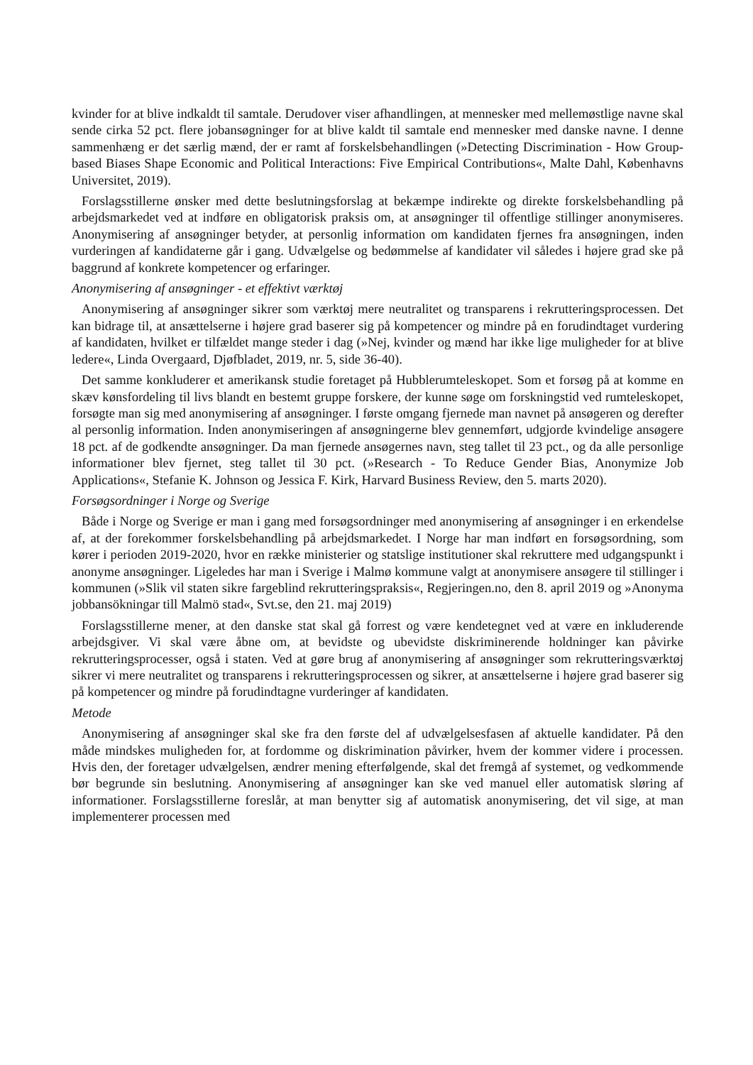kvinder for at blive indkaldt til samtale. Derudover viser afhandlingen, at mennesker med mellemøstlige navne skal sende cirka 52 pct. flere jobansøgninger for at blive kaldt til samtale end mennesker med danske navne. I denne sammenhæng er det særlig mænd, der er ramt af forskelsbehandlingen (»Detecting Discrimination - How Group-based Biases Shape Economic and Political Interactions: Five Empirical Contributions«, Malte Dahl, Københavns Universitet, 2019).
Forslagsstillerne ønsker med dette beslutningsforslag at bekæmpe indirekte og direkte forskelsbehandling på arbejdsmarkedet ved at indføre en obligatorisk praksis om, at ansøgninger til offentlige stillinger anonymiseres. Anonymisering af ansøgninger betyder, at personlig information om kandidaten fjernes fra ansøgningen, inden vurderingen af kandidaterne går i gang. Udvælgelse og bedømmelse af kandidater vil således i højere grad ske på baggrund af konkrete kompetencer og erfaringer.
Anonymisering af ansøgninger - et effektivt værktøj
Anonymisering af ansøgninger sikrer som værktøj mere neutralitet og transparens i rekrutteringsprocessen. Det kan bidrage til, at ansættelserne i højere grad baserer sig på kompetencer og mindre på en forudindtaget vurdering af kandidaten, hvilket er tilfældet mange steder i dag (»Nej, kvinder og mænd har ikke lige muligheder for at blive ledere«, Linda Overgaard, Djøfbladet, 2019, nr. 5, side 36-40).
Det samme konkluderer et amerikansk studie foretaget på Hubblerumteleskopet. Som et forsøg på at komme en skæv kønsfordeling til livs blandt en bestemt gruppe forskere, der kunne søge om forskningstid ved rumteleskopet, forsøgte man sig med anonymisering af ansøgninger. I første omgang fjernede man navnet på ansøgeren og derefter al personlig information. Inden anonymiseringen af ansøgningerne blev gennemført, udgjorde kvindelige ansøgere 18 pct. af de godkendte ansøgninger. Da man fjernede ansøgernes navn, steg tallet til 23 pct., og da alle personlige informationer blev fjernet, steg tallet til 30 pct. (»Research - To Reduce Gender Bias, Anonymize Job Applications«, Stefanie K. Johnson og Jessica F. Kirk, Harvard Business Review, den 5. marts 2020).
Forsøgsordninger i Norge og Sverige
Både i Norge og Sverige er man i gang med forsøgsordninger med anonymisering af ansøgninger i en erkendelse af, at der forekommer forskelsbehandling på arbejdsmarkedet. I Norge har man indført en forsøgsordning, som kører i perioden 2019-2020, hvor en række ministerier og statslige institutioner skal rekruttere med udgangspunkt i anonyme ansøgninger. Ligeledes har man i Sverige i Malmø kommune valgt at anonymisere ansøgere til stillinger i kommunen (»Slik vil staten sikre fargeblind rekrutteringspraksis«, Regjeringen.no, den 8. april 2019 og »Anonyma jobbansökningar till Malmö stad«, Svt.se, den 21. maj 2019)
Forslagsstillerne mener, at den danske stat skal gå forrest og være kendetegnet ved at være en inkluderende arbejdsgiver. Vi skal være åbne om, at bevidste og ubevidste diskriminerende holdninger kan påvirke rekrutteringsprocesser, også i staten. Ved at gøre brug af anonymisering af ansøgninger som rekrutteringsværktøj sikrer vi mere neutralitet og transparens i rekrutteringsprocessen og sikrer, at ansættelserne i højere grad baserer sig på kompetencer og mindre på forudindtagne vurderinger af kandidaten.
Metode
Anonymisering af ansøgninger skal ske fra den første del af udvælgelsesfasen af aktuelle kandidater. På den måde mindskes muligheden for, at fordomme og diskrimination påvirker, hvem der kommer videre i processen. Hvis den, der foretager udvælgelsen, ændrer mening efterfølgende, skal det fremgå af systemet, og vedkommende bør begrunde sin beslutning. Anonymisering af ansøgninger kan ske ved manuel eller automatisk sløring af informationer. Forslagsstillerne foreslår, at man benytter sig af automatisk anonymisering, det vil sige, at man implementerer processen med